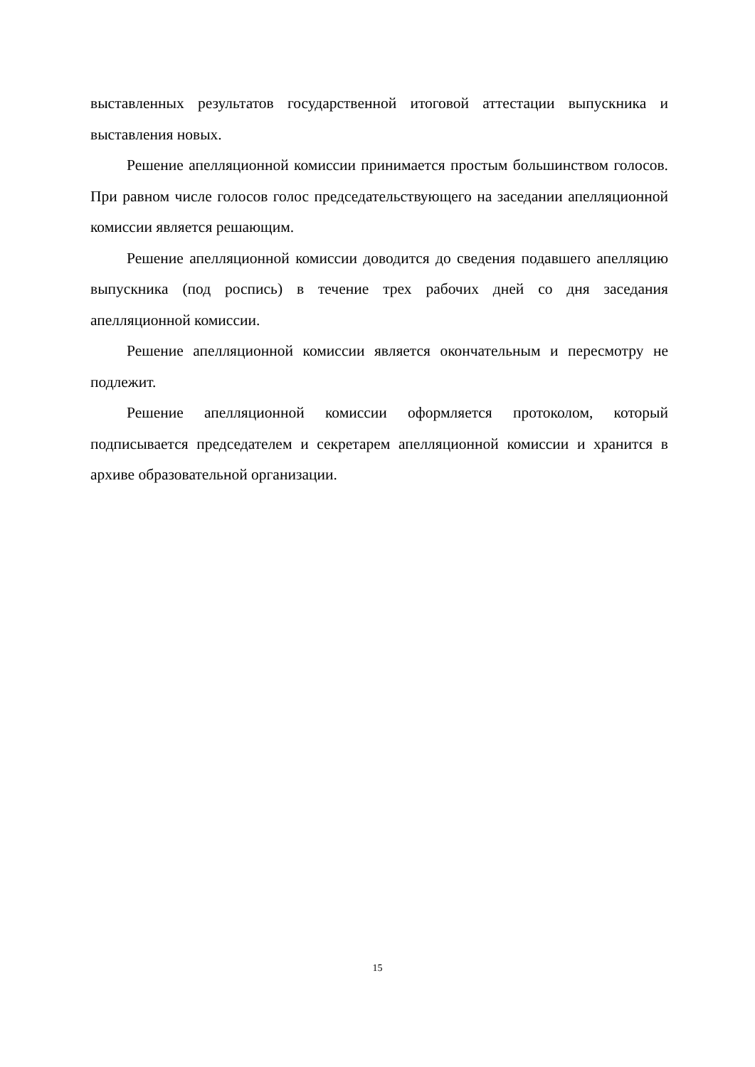выставленных результатов государственной итоговой аттестации выпускника и выставления новых.
Решение апелляционной комиссии принимается простым большинством голосов. При равном числе голосов голос председательствующего на заседании апелляционной комиссии является решающим.
Решение апелляционной комиссии доводится до сведения подавшего апелляцию выпускника (под роспись) в течение трех рабочих дней со дня заседания апелляционной комиссии.
Решение апелляционной комиссии является окончательным и пересмотру не подлежит.
Решение апелляционной комиссии оформляется протоколом, который подписывается председателем и секретарем апелляционной комиссии и хранится в архиве образовательной организации.
15